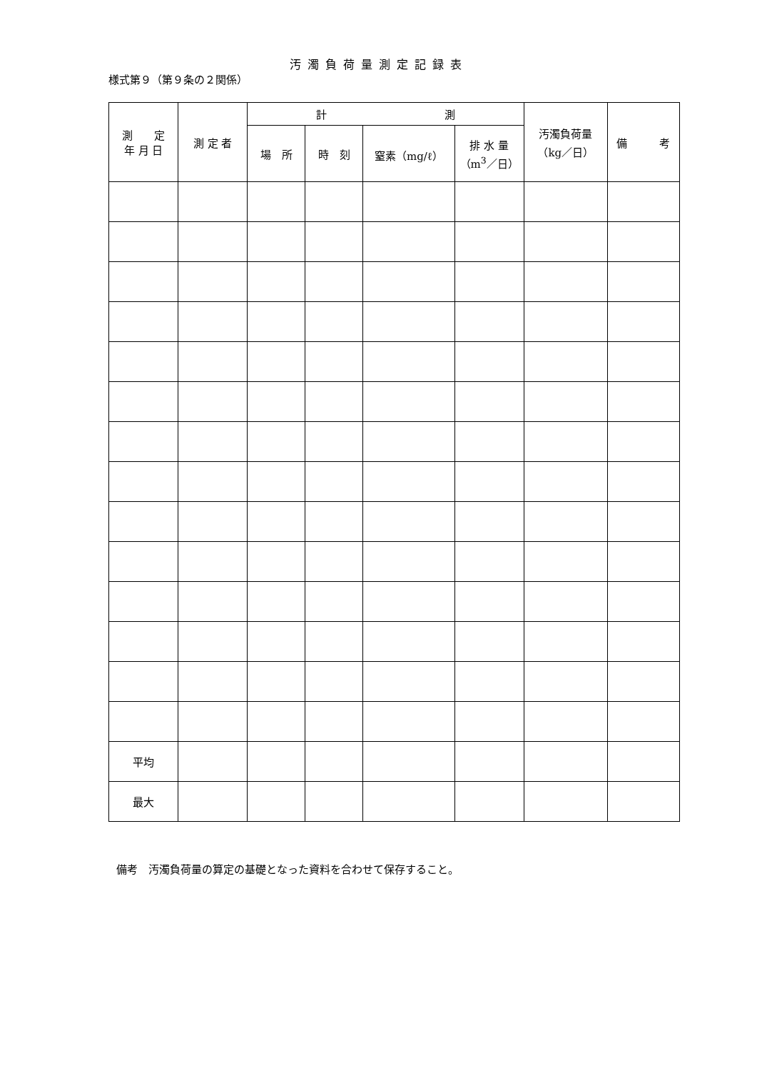様式第９（第９条の２関係）
汚濁負荷量測定記録表
| 測 定 年 月 日 | 測 定 者 | 計 測 | | | | 汚濁負荷量 （kg／日） | 備 考 |
| --- | --- | --- | --- | --- | --- | --- | --- |
| | | 場 所 | 時 刻 | 窒素（mg/ℓ） | 排 水 量 （m<sup>3</sup>／日） | | |
| 平均 | | | | | | | |
| 最大 | | | | | | | |
備考　汚濁負荷量の算定の基礎となった資料を合わせて保存すること。